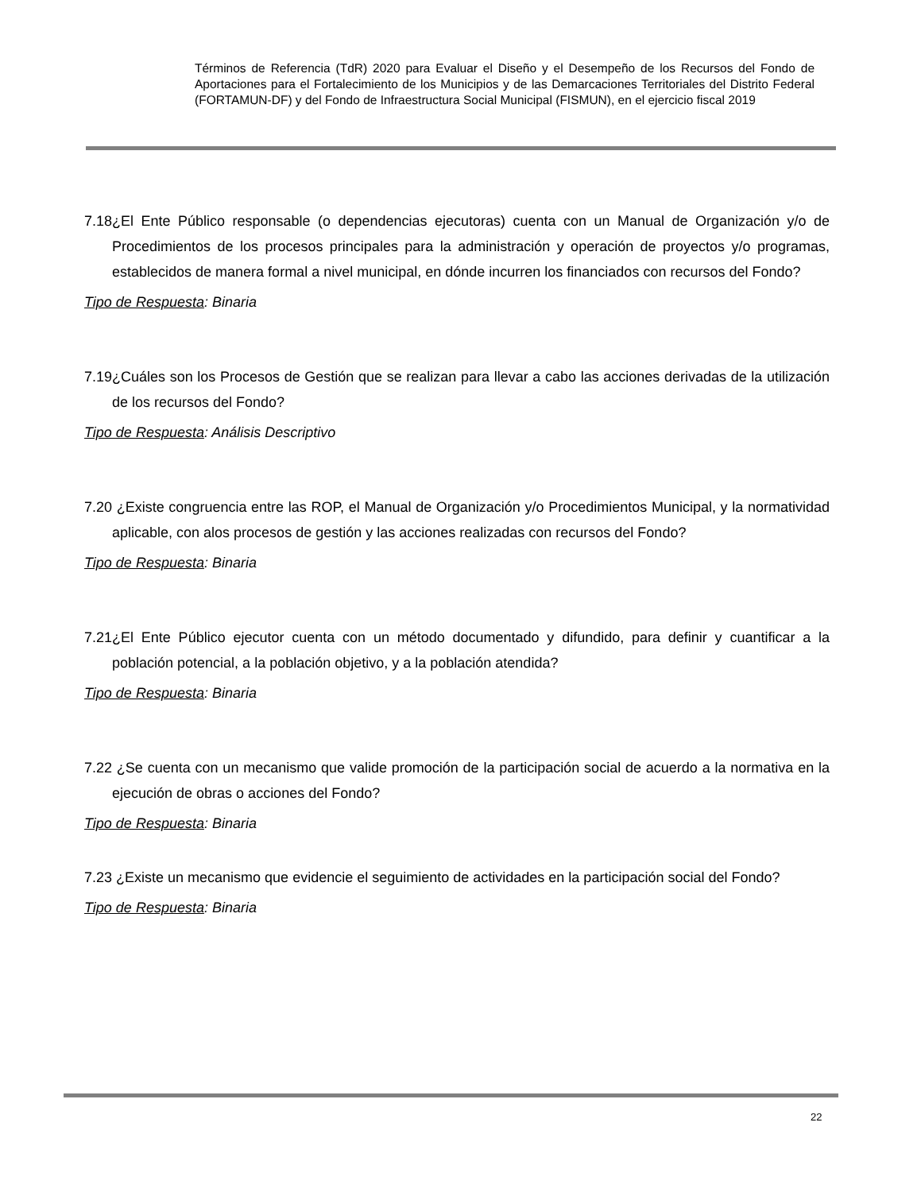Términos de Referencia (TdR) 2020 para Evaluar el Diseño y el Desempeño de los Recursos del Fondo de Aportaciones para el Fortalecimiento de los Municipios y de las Demarcaciones Territoriales del Distrito Federal (FORTAMUN-DF) y del Fondo de Infraestructura Social Municipal (FISMUN), en el ejercicio fiscal 2019
7.18¿El Ente Público responsable (o dependencias ejecutoras) cuenta con un Manual de Organización y/o de Procedimientos de los procesos principales para la administración y operación de proyectos y/o programas, establecidos de manera formal a nivel municipal, en dónde incurren los financiados con recursos del Fondo?
Tipo de Respuesta: Binaria
7.19¿Cuáles son los Procesos de Gestión que se realizan para llevar a cabo las acciones derivadas de la utilización de los recursos del Fondo?
Tipo de Respuesta: Análisis Descriptivo
7.20 ¿Existe congruencia entre las ROP, el Manual de Organización y/o Procedimientos Municipal, y la normatividad aplicable, con alos procesos de gestión y las acciones realizadas con recursos del Fondo?
Tipo de Respuesta: Binaria
7.21¿El Ente Público ejecutor cuenta con un método documentado y difundido, para definir y cuantificar a la población potencial, a la población objetivo, y a la población atendida?
Tipo de Respuesta: Binaria
7.22 ¿Se cuenta con un mecanismo que valide promoción de la participación social de acuerdo a la normativa en la ejecución de obras o acciones del Fondo?
Tipo de Respuesta: Binaria
7.23 ¿Existe un mecanismo que evidencie el seguimiento de actividades en la participación social del Fondo?
Tipo de Respuesta: Binaria
22